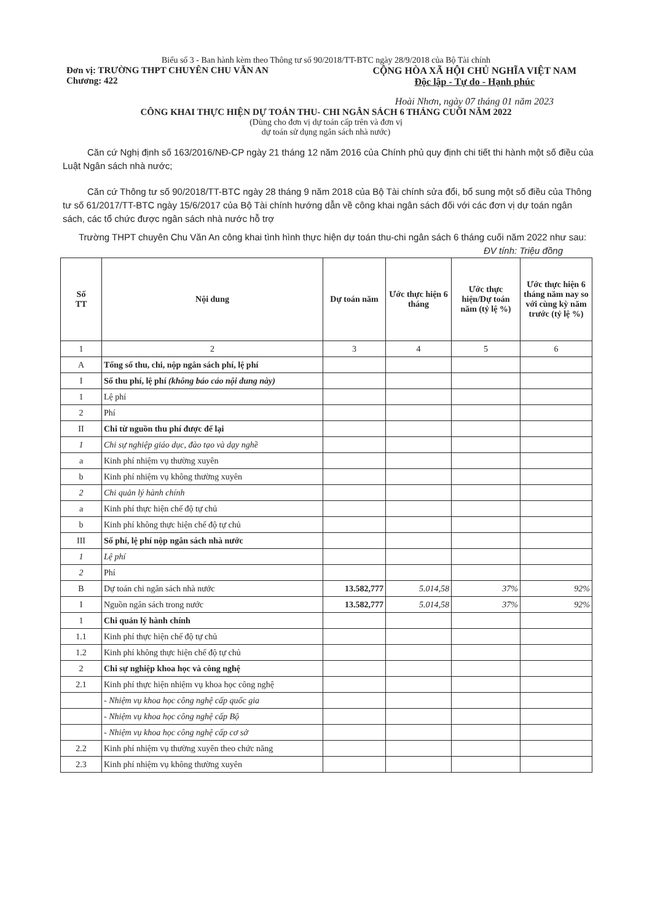Biểu số 3 - Ban hành kèm theo Thông tư số 90/2018/TT-BTC ngày 28/9/2018 của Bộ Tài chính
Đơn vị: TRƯỜNG THPT CHUYÊN CHU VĂN AN
Chương: 422
CỘNG HÒA XÃ HỘI CHỦ NGHĨA VIỆT NAM
Độc lập - Tự do - Hạnh phúc
Hoài Nhơn, ngày 07 tháng 01 năm 2023
CÔNG KHAI THỰC HIỆN DỰ TOÁN THU- CHI NGÂN SÁCH 6 THÁNG CUỐI NĂM 2022
(Dùng cho đơn vị dự toán cấp trên và đơn vị
dự toán sử dụng ngân sách nhà nước)
Căn cứ Nghị định số 163/2016/NĐ-CP ngày 21 tháng 12 năm 2016 của Chính phủ quy định chi tiết thi hành một số điều của Luật Ngân sách nhà nước;
Căn cứ Thông tư số 90/2018/TT-BTC ngày 28 tháng 9 năm 2018 của Bộ Tài chính sửa đổi, bổ sung một số điều của Thông tư số 61/2017/TT-BTC ngày 15/6/2017 của Bộ Tài chính hướng dẫn về công khai ngân sách đối với các đơn vị dự toán ngân sách, các tổ chức được ngân sách nhà nước hỗ trợ
Trường THPT chuyên Chu Văn An công khai tình hình thực hiện dự toán thu-chi ngân sách 6 tháng cuối năm 2022 như sau:
ĐV tính: Triệu đồng
| Số TT | Nội dung | Dự toán năm | Ước thực hiện 6 tháng | Ước thực hiện/Dự toán năm (tỷ lệ %) | Ước thực hiện 6 tháng năm nay so với cùng kỳ năm trước (tỷ lệ %) |
| --- | --- | --- | --- | --- | --- |
| 1 | 2 | 3 | 4 | 5 | 6 |
| A | Tổng số thu, chi, nộp ngân sách phí, lệ phí | | | | |
| I | Số thu phí, lệ phí (không báo cáo nội dung này) | | | | |
| 1 | Lệ phí | | | | |
| 2 | Phí | | | | |
| II | Chi từ nguồn thu phí được để lại | | | | |
| 1 | Chi sự nghiệp giáo dục, đào tạo và dạy nghề | | | | |
| a | Kinh phí nhiệm vụ thường xuyên | | | | |
| b | Kinh phí nhiệm vụ không thường xuyên | | | | |
| 2 | Chi quản lý hành chính | | | | |
| a | Kinh phí thực hiện chế độ tự chủ | | | | |
| b | Kinh phí không thực hiện chế độ tự chủ | | | | |
| III | Số phí, lệ phí nộp ngân sách nhà nước | | | | |
| 1 | Lệ phí | | | | |
| 2 | Phí | | | | |
| B | Dự toán chi ngân sách nhà nước | 13.582,777 | 5.014,58 | 37% | 92% |
| I | Nguồn ngân sách trong nước | 13.582,777 | 5.014,58 | 37% | 92% |
| 1 | Chi quản lý hành chính | | | | |
| 1.1 | Kinh phí thực hiện chế độ tự chủ | | | | |
| 1.2 | Kinh phí không thực hiện chế độ tự chủ | | | | |
| 2 | Chi sự nghiệp khoa học và công nghệ | | | | |
| 2.1 | Kinh phí thực hiện nhiệm vụ khoa học công nghệ | | | | |
| | - Nhiệm vụ khoa học công nghệ cấp quốc gia | | | | |
| | - Nhiệm vụ khoa học công nghệ cấp Bộ | | | | |
| | - Nhiệm vụ khoa học công nghệ cấp cơ sở | | | | |
| 2.2 | Kinh phí nhiệm vụ thường xuyên theo chức năng | | | | |
| 2.3 | Kinh phí nhiệm vụ không thường xuyên | | | | |